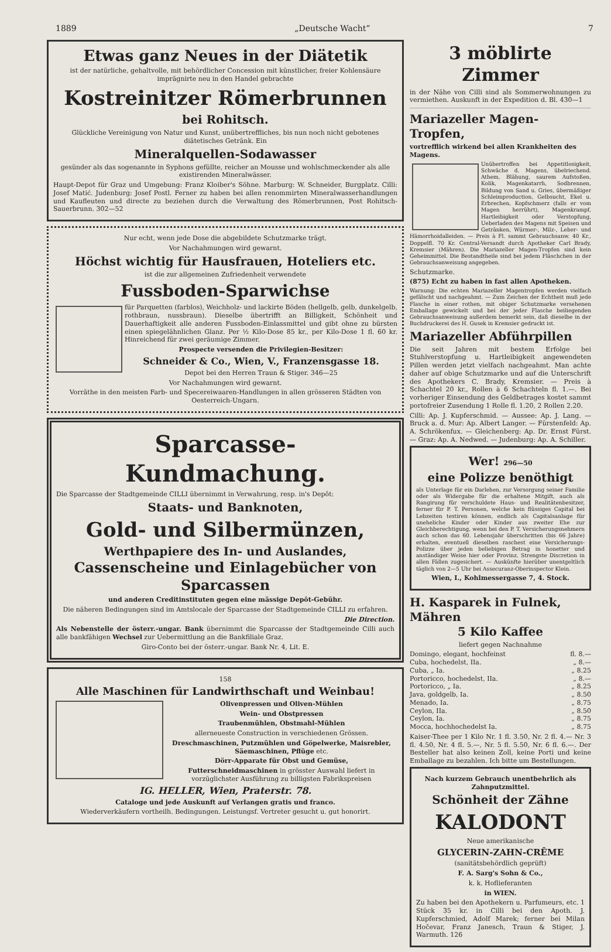1889 „Deutsche Wacht“7
Etwas ganz Neues in der Diätetik
ist der natürliche, gehaltvolle, mit behördlicher Concession mit künstlicher, freier Kohlensäure imprägnirte neu in den Handel gebrachte
Kostreinitzer Römerbrunnen
bei Rohitsch.
Glückliche Vereinigung von Natur und Kunst, unübertreffliches, bis nun noch nicht gebotenes diätetisches Getränk. Ein
Mineralquellen-Sodawasser
gesünder als das sogenannte in Syphons gefüllte, reicher an Mousse und wohlschmeckender als alle existirenden Mineralwässer.
Haupt-Depot für Graz und Umgebung: Franz Kloiber's Söhne. Marburg: W. Schneider, Burgplatz. Cilli: Josef Matić. Judenburg: Josef Postl. Ferner zu haben bei allen renommirten Mineralwasserhandlungen und Kaufleuten und directe zu beziehen durch die Verwaltung des Römerbrunnen, Post Rohitsch-Sauerbrunn. 302—52
Nur echt, wenn jede Dose die abgebildete Schutzmarke trägt.
Vor Nachahmungen wird gewarnt.
Höchst wichtig für Hausfrauen, Hoteliers etc.
ist die zur allgemeinen Zufriedenheit verwendete
Fussboden-Sparwichse
für Parquetten (farblos), Weichholz- und lackirte Böden (hellgelb, gelb, dunkelgelb, rothbraun, nussbraun). Dieselbe übertrifft an Billigkeit, Schönheit und Dauerhaftigkeit alle anderen Fussboden-Einlassmittel und gibt ohne zu bürsten einen spiegelähnlichen Glanz. Per ½ Kilo-Dose 85 kr., per Kilo-Dose 1 fl. 60 kr. Hinreichend für zwei geräumige Zimmer.
Prospecte versenden die Privilegien-Besitzer:
Schneider & Co., Wien, V., Franzensgasse 18.
Depot bei den Herren Traun & Stiger. 346—25
Vor Nachahmungen wird gewarnt.
Vorräthe in den meisten Farb- und Specereiwaaren-Handlungen in allen grösseren Städten von Oesterreich-Ungarn.
Sparcasse-Kundmachung.
Die Sparcasse der Stadtgemeinde CILLI übernimmt in Verwahrung, resp. in's Depôt:
Staats- und Banknoten,
Gold- und Silbermünzen,
Werthpapiere des In- und Auslandes,
Cassenscheine und Einlagebücher von Sparcassen
und anderen Creditinstituten gegen eine mässige Depôt-Gebühr.
Die näheren Bedingungen sind im Amtslocale der Sparcasse der Stadtgemeinde CILLI zu erfahren.
Die Direction.
Als Nebenstelle der österr.-ungar. Bank übernimmt die Sparcasse der Stadtgemeinde Cilli auch alle bankfähigen Wechsel zur Uebermittlung an die Bankfiliale Graz.
Giro-Conto bei der österr.-ungar. Bank Nr. 4, Lit. E.
158
Alle Maschinen für Landwirthschaft und Weinbau!
Olivenpressen und Oliven-Mühlen
Wein- und Obstpressen
Traubenmühlen, Obstmahl-Mühlen
allerneueste Construction in verschiedenen Grössen.
Dreschmaschinen, Putzmühlen und Göpelwerke, Maisrebler, Säemaschinen, Pflüge etc.
Dörr-Apparate für Obst und Gemüse,
Futterschneidmaschinen in grösster Auswahl liefert in vorzüglichster Ausführung zu billigsten Fabrikspreisen
IG. HELLER, Wien, Praterstr. 78.
Cataloge und jede Auskunft auf Verlangen gratis und franco.
Wiederverkäufern vortheilh. Bedingungen. Leistungsf. Vertreter gesucht u. gut honorirt.
3 möblirte Zimmer
in der Nähe von Cilli sind als Sommerwohnungen zu vermiethen. Auskunft in der Expedition d. Bl. 430—1
Mariazeller Magen-Tropfen,
vortrefflich wirkend bei allen Krankheiten des Magens.
Unübertroffen bei Appetitlosigkeit, Schwäche d. Magens, übelriechend. Athem, Blähung, saurem Aufstoßen, Kolik, Magenkatarrh, Sodbrennen, Bildung von Sand u. Gries, übermäßiger Schleimproduction, Gelbsucht, Ekel u. Erbrechen, Kopfschmerz (falls er vom Magen herrührt), Magenkrampf, Hartleibigkeit oder Verstopfung, Ueberladen des Magens mit Speisen und Getränken, Würmer-, Milz-, Leber- und Hämorrhoidalleiden. — Preis à Fl. sammt Gebrauchsanw. 40 Kr., Doppelfl. 70 Kr. Central-Versandt durch Apotheker Carl Brady, Kremsier (Mähren). Die Mariazeller Magen-Tropfen sind kein Geheimmittel. Die Bestandtheile sind bei jedem Fläschchen in der Gebrauchsanweisung angegeben.
Schutzmarke.
(875) Echt zu haben in fast allen Apotheken.
Warnung: Die echten Mariazeller Magentropfen werden vielfach gefälscht und nachgeahmt. — Zum Zeichen der Echtheit muß jede Flasche in einer rothen, mit obiger Schutzmarke versehenen Emballage gewickelt und bei der jeder Flasche beiliegenden Gebrauchsanweisung außerdem bemerkt sein, daß dieselbe in der Buchdruckerei des H. Gusek in Kremsier gedruckt ist.
Mariazeller Abführpillen
Die seit Jahren mit bestem Erfolge bei Stuhlverstopfung u. Hartleibigkeit angewendeten Pillen werden jetzt vielfach nachgeahmt. Man achte daher auf obige Schutzmarke und auf die Unterschrift des Apothekers C. Brady, Kremsier. — Preis à Schachtel 20 kr., Rollen à 6 Schachteln fl. 1.—. Bei vorheriger Einsendung des Geldbetrages kostet sammt portofreier Zusendung 1 Rolle fl. 1.20, 2 Rollen 2.20.
Cilli: Ap. J. Kupferschmid. — Aussee: Ap. J. Lang. — Bruck a. d. Mur: Ap. Albert Langer. — Fürstenfeld: Ap. A. Schrökenfux. — Gleichenberg: Ap. Dr. Ernst Fürst. — Graz: Ap. A. Nedwed. — Judenburg: Ap. A. Schiller.
Wer! 296—50
eine Polizze benöthigt
als Unterlage für ein Darlehen, zur Versorgung seiner Familie oder als Widergabe für die erhaltene Mitgift, auch als Rangirung für verschuldete Haus- und Realitätenbesitzer, ferner für P. T. Personen, welche kein flüssiges Capital bei Lebzeiten testiren können, endlich als Capitalsanlage für uneheliche Kinder oder Kinder aus zweiter Ehe zur Gleichberechtigung, wenn bei den P. T. Versicherungsnehmern auch schon das 60. Lebensjahr überschritten (bis 66 Jahre) erhalten, eventuell dieselben raschest eine Versicherungs-Polizze über jeden beliebigen Betrag in honetter und anständiger Weise hier oder Provinz. Strengste Discretion in allen Fällen zugesichert. — Auskünfte hierüber unentgeltlich täglich von 2—5 Uhr bei Assecuranz-Oberinspector Klein.
Wien, I., Kohlmessergasse 7, 4. Stock.
H. Kasparek in Fulnek, Mähren
5 Kilo Kaffee
liefert gegen Nachnahme
Domingo, elegant, hochfeinst fl. 8.—
Cuba, hochedelst, IIa. „ 8.—
Cuba, „ Ia. „ 8.25
Portoricco, hochedelst, IIa. „ 8.—
Portoricco, „ Ia. „ 8.25
Java, goldgelb, Ia. „ 8.50
Menado, Ia. „ 8.75
Ceylon, IIa. „ 8.50
Ceylon, Ia. „ 8.75
Mocca, hochhochedelst Ia. „ 8.75
Kaiser-Thee per 1 Kilo Nr. 1 fl. 3.50, Nr. 2 fl. 4.— Nr. 3 fl. 4.50, Nr. 4 fl. 5.—, Nr. 5 fl. 5.50, Nr. 6 fl. 6.—. Der Besteller hat also keinen Zoll, keine Porti und keine Emballage zu bezahlen. Ich bitte um Bestellungen.
Nach kurzem Gebrauch unentbehrlich als Zahnputzmittel.
Schönheit der Zähne
KALODONT
Neue amerikanische
GLYCERIN-ZAHN-CRÊME
(sanitätsbehördlich geprüft)
F. A. Sarg's Sohn & Co.,
k. k. Hoflieferanten
in WIEN.
Zu haben bei den Apothekern u. Parfumeurs, etc. 1 Stück 35 kr. in Cilli bei den Apoth. J. Kupferschmied, Adolf Marek; ferner bei Milan Hočevar, Franz Janesch, Traun & Stiger, J. Warmuth. 126